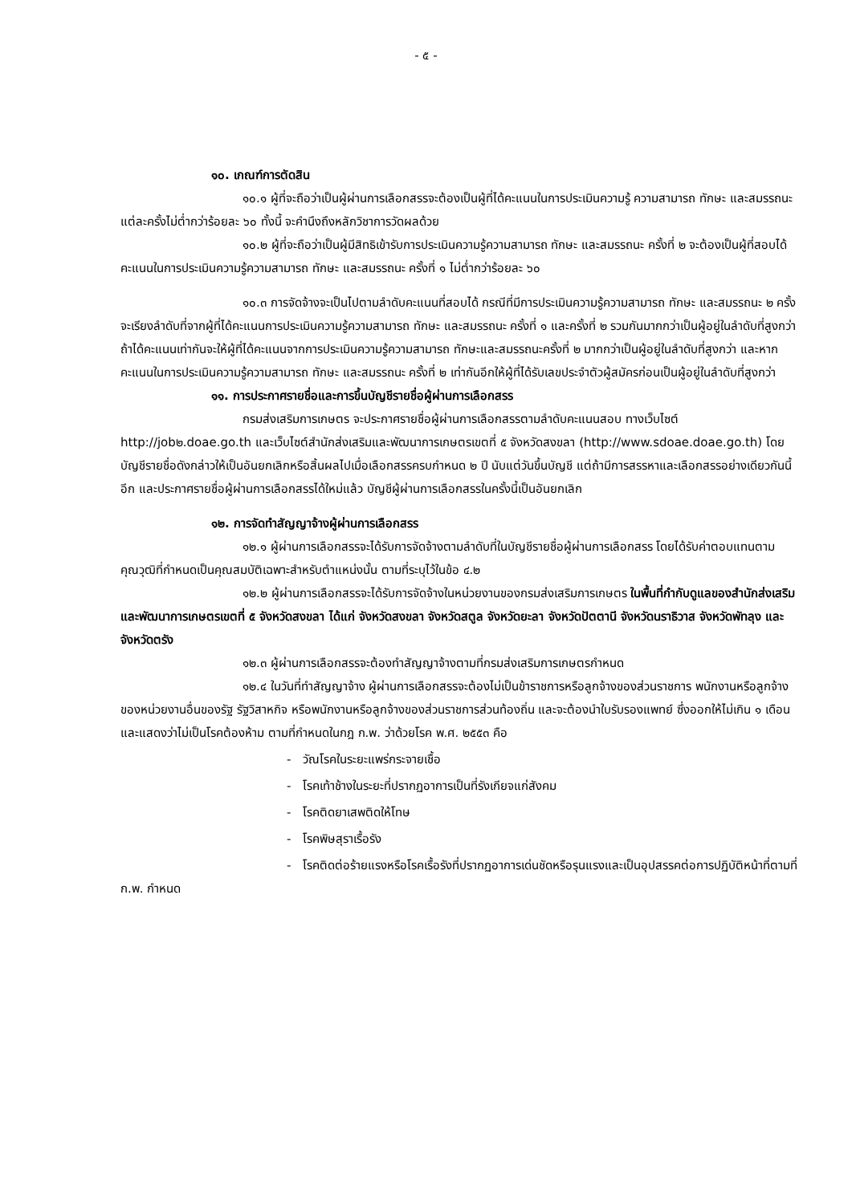- ๕ -
๑๐. เกณฑ์การตัดสิน
๑๐.๑ ผู้ที่จะถือว่าเป็นผู้ผ่านการเลือกสรรจะต้องเป็นผู้ที่ได้คะแนนในการประเมินความรู้ ความสามารถ ทักษะ และสมรรถนะ แต่ละครั้งไม่ต่ำกว่าร้อยละ ๖๐ ทั้งนี้ จะคำนึงถึงหลักวิชาการวัดผลด้วย
๑๐.๒ ผู้ที่จะถือว่าเป็นผู้มีสิทธิเข้ารับการประเมินความรู้ความสามารถ ทักษะ และสมรรถนะ ครั้งที่ ๒ จะต้องเป็นผู้ที่สอบได้คะแนนในการประเมินความรู้ความสามารถ ทักษะ และสมรรถนะ ครั้งที่ ๑ ไม่ต่ำกว่าร้อยละ ๖๐
๑๐.๓ การจัดจ้างจะเป็นไปตามลำดับคะแนนที่สอบได้ กรณีที่มีการประเมินความรู้ความสามารถ ทักษะ และสมรรถนะ ๒ ครั้ง จะเรียงลำดับที่จากผู้ที่ได้คะแนนการประเมินความรู้ความสามารถ ทักษะ และสมรรถนะ ครั้งที่ ๑ และครั้งที่ ๒ รวมกันมากกว่าเป็นผู้อยู่ในลำดับที่สูงกว่า ถ้าได้คะแนนเท่ากันจะให้ผู้ที่ได้คะแนนจากการประเมินความรู้ความสามารถ ทักษะและสมรรถนะครั้งที่ ๒ มากกว่าเป็นผู้อยู่ในลำดับที่สูงกว่า และหากคะแนนในการประเมินความรู้ความสามารถ ทักษะ และสมรรถนะ ครั้งที่ ๒ เท่ากันอีกให้ผู้ที่ได้รับเลขประจำตัวผู้สมัครก่อนเป็นผู้อยู่ในลำดับที่สูงกว่า
๑๑. การประกาศรายชื่อและการขึ้นบัญชีรายชื่อผู้ผ่านการเลือกสรร
กรมส่งเสริมการเกษตร จะประกาศรายชื่อผู้ผ่านการเลือกสรรตามลำดับคะแนนสอบ ทางเว็บไซต์ http://job๒.doae.go.th และเว็บไซต์สำนักส่งเสริมและพัฒนาการเกษตรเขตที่ ๕ จังหวัดสงขลา (http://www.sdoae.doae.go.th) โดยบัญชีรายชื่อดังกล่าวให้เป็นอันยกเลิกหรือสิ้นผลไปเมื่อเลือกสรรครบกำหนด ๒ ปี นับแต่วันขึ้นบัญชี แต่ถ้ามีการสรรหาและเลือกสรรอย่างเดียวกันนี้อีก และประกาศรายชื่อผู้ผ่านการเลือกสรรได้ใหม่แล้ว บัญชีผู้ผ่านการเลือกสรรในครั้งนี้เป็นอันยกเลิก
๑๒. การจัดทำสัญญาจ้างผู้ผ่านการเลือกสรร
๑๒.๑ ผู้ผ่านการเลือกสรรจะได้รับการจัดจ้างตามลำดับที่ในบัญชีรายชื่อผู้ผ่านการเลือกสรร โดยได้รับค่าตอบแทนตามคุณวุฒิที่กำหนดเป็นคุณสมบัติเฉพาะสำหรับตำแหน่งนั้น ตามที่ระบุไว้ในข้อ ๔.๒
๑๒.๒ ผู้ผ่านการเลือกสรรจะได้รับการจัดจ้างในหน่วยงานของกรมส่งเสริมการเกษตร ในพื้นที่กำกับดูแลของสำนักส่งเสริมและพัฒนาการเกษตรเขตที่ ๕ จังหวัดสงขลา ได้แก่ จังหวัดสงขลา จังหวัดสตูล จังหวัดยะลา จังหวัดปัตตานี จังหวัดนราธิวาส จังหวัดพัทลุง และจังหวัดตรัง
๑๒.๓ ผู้ผ่านการเลือกสรรจะต้องทำสัญญาจ้างตามที่กรมส่งเสริมการเกษตรกำหนด
๑๒.๔ ในวันที่ทำสัญญาจ้าง ผู้ผ่านการเลือกสรรจะต้องไม่เป็นข้าราชการหรือลูกจ้างของส่วนราชการ พนักงานหรือลูกจ้างของหน่วยงานอื่นของรัฐ รัฐวิสาหกิจ หรือพนักงานหรือลูกจ้างของส่วนราชการส่วนท้องถิ่น และจะต้องนำใบรับรองแพทย์ ซึ่งออกให้ไม่เกิน ๑ เดือน และแสดงว่าไม่เป็นโรคต้องห้าม ตามที่กำหนดในกฎ ก.พ. ว่าด้วยโรค พ.ศ. ๒๕๕๓ คือ
- วัณโรคในระยะแพร่กระจายเชื้อ
- โรคเท้าช้างในระยะที่ปรากฏอาการเป็นที่รังเกียจแก่สังคม
- โรคติดยาเสพติดให้โทษ
- โรคพิษสุราเรื้อรัง
- โรคติดต่อร้ายแรงหรือโรคเรื้อรังที่ปรากฏอาการเด่นชัดหรือรุนแรงและเป็นอุปสรรคต่อการปฏิบัติหน้าที่ตามที่ ก.พ. กำหนด